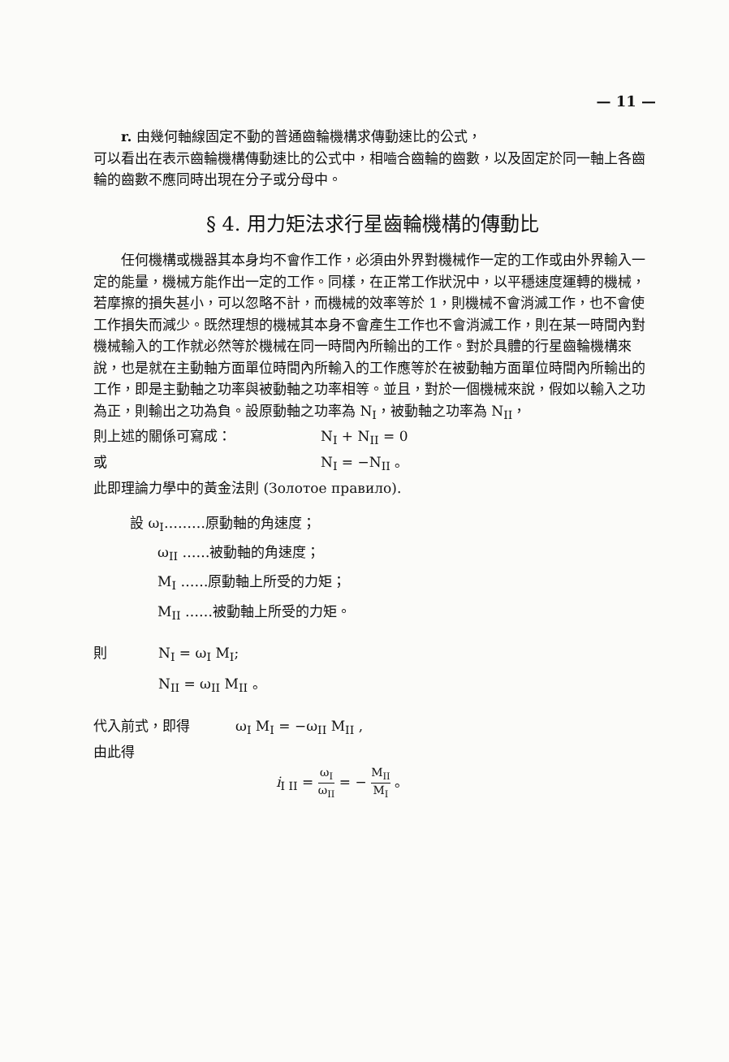— 11 —
r. 由幾何軸線固定不動的普通齒輪機構求傳動速比的公式，
可以看出在表示齒輪機構傳動速比的公式中，相嚙合齒輪的齒數，以及固定於同一軸上各齒輪的齒數不應同時出現在分子或分母中。
§ 4. 用力矩法求行星齒輪機構的傳動比
任何機構或機器其本身均不會作工作，必須由外界對機械作一定的工作或由外界輸入一定的能量，機械方能作出一定的工作。同樣，在正常工作狀況中，以平穩速度運轉的機械，若摩擦的損失甚小，可以忽略不計，而機械的效率等於 1，則機械不會消滅工作，也不會使工作損失而減少。既然理想的機械其本身不會產生工作也不會消滅工作，則在某一時間內對機械輸入的工作就必然等於機械在同一時間內所輸出的工作。對於具體的行星齒輪機構來說，也是就在主動軸方面單位時間內所輸入的工作應等於在被動軸方面單位時間內所輸出的工作，即是主動軸之功率與被動軸之功率相等。並且，對於一個機械來說，假如以輸入之功為正，則輸出之功為負。設原動軸之功率為 N<sub>I</sub>，被動軸之功率為 N<sub>II</sub>，
則上述的關係可寫成： N<sub>I</sub> + N<sub>II</sub> = 0
或 N<sub>I</sub> = −N<sub>II</sub> 。
此即理論力學中的黃金法則 (Золотое правило).
設 ω<sub>I</sub>………原動軸的角速度；
ω<sub>II</sub> ……被動軸的角速度；
M<sub>I</sub> ……原動軸上所受的力矩；
M<sub>II</sub> ……被動軸上所受的力矩。
則 N<sub>I</sub> = ω<sub>I</sub> M<sub>I</sub>;
N<sub>II</sub> = ω<sub>II</sub> M<sub>II</sub> 。
代入前式，即得 ω<sub>I</sub> M<sub>I</sub> = −ω<sub>II</sub> M<sub>II</sub> ,
由此得
i<sub>I II</sub> = ω<sub>I</sub> ω<sub>II</sub> = − M<sub>II</sub> M<sub>I</sub> 。